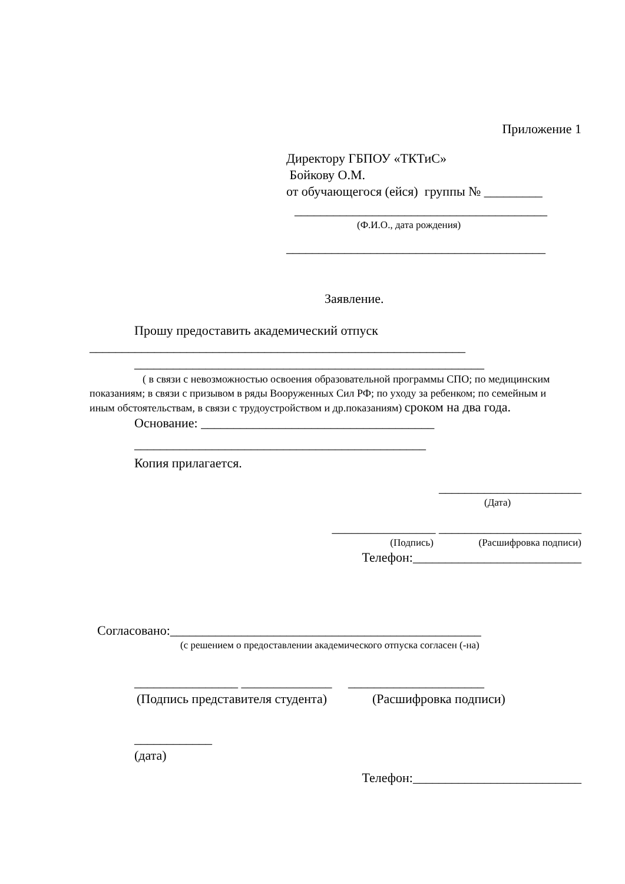Приложение 1
Директору ГБПОУ «ТКТиС»
Бойкову О.М.
от обучающегося (ейся) группы № _________
_______________________________________
(Ф.И.О., дата рождения)
________________________________________
Заявление.
Прошу предоставить академический отпуск
__________________________________________________________
______________________________________________________
( в связи с невозможностью освоения образовательной программы СПО; по медицинским показаниям; в связи с призывом в ряды Вооруженных Сил РФ; по уходу за ребенком; по семейным и иным обстоятельствам, в связи с трудоустройством и др.показаниям) сроком на два года.
Основание: ____________________________________
_____________________________________________
Копия прилагается.
______________________
(Дата)
________________ ______________________
(Подпись) (Расшифровка подписи)
Телефон:__________________________
Согласовано:________________________________________________
(с решением о предоставлении академического отпуска согласен (-на)
________________ ______________ _____________________
(Подпись представителя студента) (Расшифровка подписи)
____________
(дата)
Телефон:__________________________